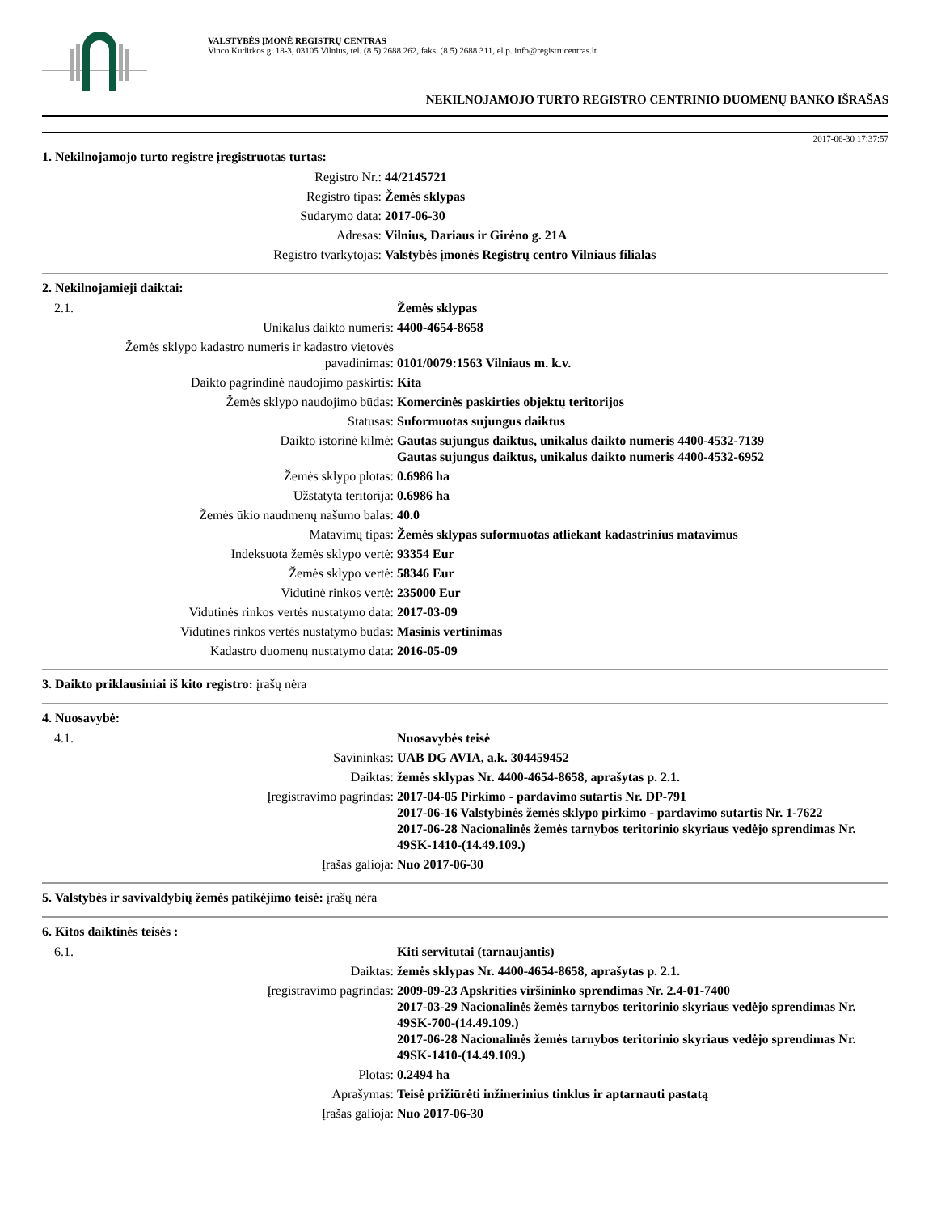VALSTYBĖS ĮMONĖ REGISTRŲ CENTRAS
Vinco Kudirkos g. 18-3, 03105 Vilnius, tel. (8 5) 2688 262, faks. (8 5) 2688 311, el.p. info@registrucentras.lt
NEKILNOJAMOJO TURTO REGISTRO CENTRINIO DUOMENŲ BANKO IŠRAŠAS
2017-06-30 17:37:57
1. Nekilnojamojo turto registre įregistruotas turtas:
| Registro Nr.: | 44/2145721 |
| Registro tipas: | Žemės sklypas |
| Sudarymo data: | 2017-06-30 |
| Adresas: | Vilnius, Dariaus ir Girėno g. 21A |
| Registro tvarkytojas: | Valstybės įmonės Registrų centro Vilniaus filialas |
2. Nekilnojamieji daiktai:
| 2.1. | Žemės sklypas |
| Unikalus daikto numeris: | 4400-4654-8658 |
| Žemės sklypo kadastro numeris ir kadastro vietovės pavadinimas: | 0101/0079:1563 Vilniaus m. k.v. |
| Daikto pagrindinė naudojimo paskirtis: | Kita |
| Žemės sklypo naudojimo būdas: | Komercinės paskirties objektų teritorijos |
| Statusas: | Suformuotas sujungus daiktus |
| Daikto istorinė kilmė: | Gautas sujungus daiktus, unikalus daikto numeris 4400-4532-7139 Gautas sujungus daiktus, unikalus daikto numeris 4400-4532-6952 |
| Žemės sklypo plotas: | 0.6986 ha |
| Užstatyta teritorija: | 0.6986 ha |
| Žemės ūkio naudmenų našumo balas: | 40.0 |
| Matavimų tipas: | Žemės sklypas suformuotas atliekant kadastrinius matavimus |
| Indeksuota žemės sklypo vertė: | 93354 Eur |
| Žemės sklypo vertė: | 58346 Eur |
| Vidutinė rinkos vertė: | 235000 Eur |
| Vidutinės rinkos vertės nustatymo data: | 2017-03-09 |
| Vidutinės rinkos vertės nustatymo būdas: | Masinis vertinimas |
| Kadastro duomenų nustatymo data: | 2016-05-09 |
3. Daikto priklausiniai iš kito registro: įrašų nėra
4. Nuosavybė:
| 4.1. | Nuosavybės teisė |
| Savininkas: | UAB DG AVIA, a.k. 304459452 |
| Daiktas: | žemės sklypas Nr. 4400-4654-8658, aprašytas p. 2.1. |
| Įregistravimo pagrindas: | 2017-04-05 Pirkimo - pardavimo sutartis Nr. DP-791 2017-06-16 Valstybinės žemės sklypo pirkimo - pardavimo sutartis Nr. 1-7622 2017-06-28 Nacionalinės žemės tarnybos teritorinio skyriaus vedėjo sprendimas Nr. 49SK-1410-(14.49.109.) |
| Įrašas galioja: | Nuo 2017-06-30 |
5. Valstybės ir savivaldybių žemės patikėjimo teisė: įrašų nėra
6. Kitos daiktinės teisės :
| 6.1. | Kiti servitutai (tarnaujantis) |
| Daiktas: | žemės sklypas Nr. 4400-4654-8658, aprašytas p. 2.1. |
| Įregistravimo pagrindas: | 2009-09-23 Apskrities viršininko sprendimas Nr. 2.4-01-7400 2017-03-29 Nacionalinės žemės tarnybos teritorinio skyriaus vedėjo sprendimas Nr. 49SK-700-(14.49.109.) 2017-06-28 Nacionalinės žemės tarnybos teritorinio skyriaus vedėjo sprendimas Nr. 49SK-1410-(14.49.109.) |
| Plotas: | 0.2494 ha |
| Aprašymas: | Teisė prižiūrėti inžinerinius tinklus ir aptarnauti pastatą |
| Įrašas galioja: | Nuo 2017-06-30 |